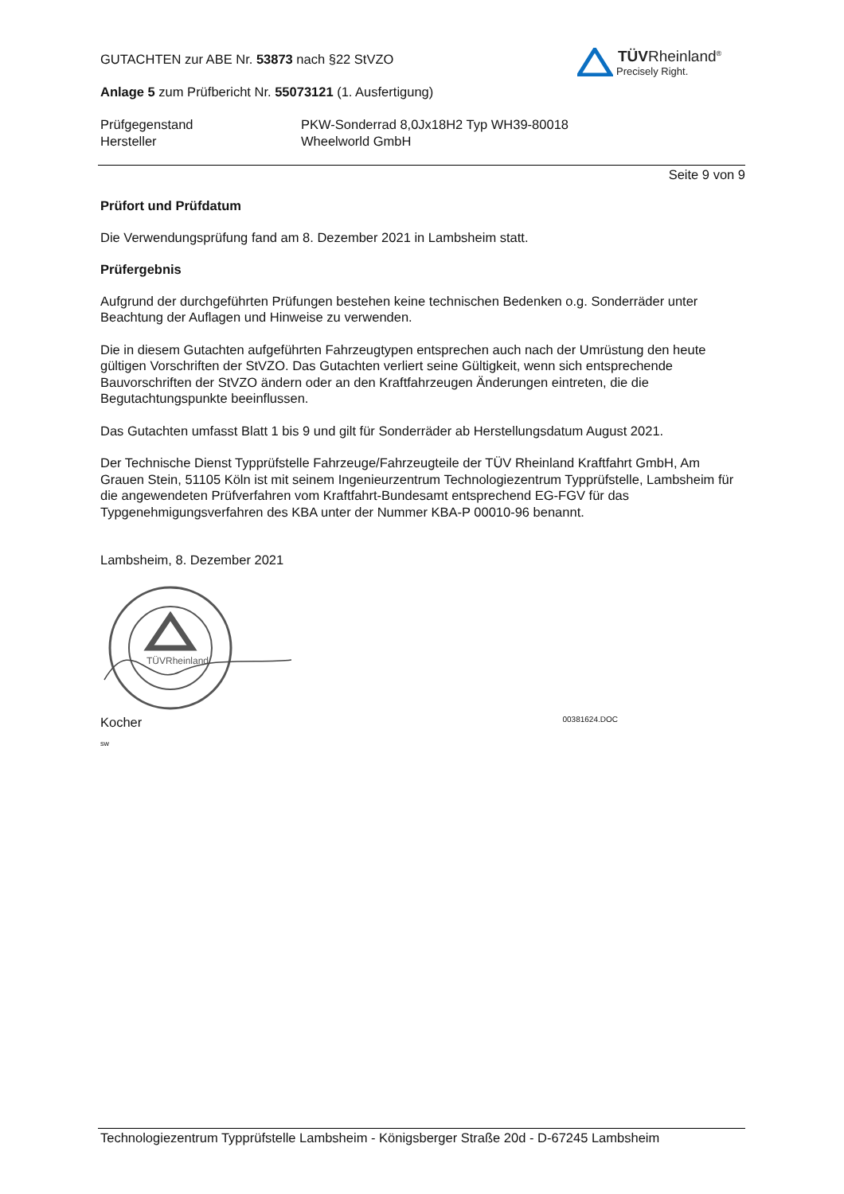TÜVRheinland<sup>®</sup>
Precisely Right.
GUTACHTEN zur ABE Nr. 53873 nach §22 StVZO
Anlage 5 zum Prüfbericht Nr. 55073121 (1. Ausfertigung)
Prüfgegenstand
Hersteller
PKW-Sonderrad 8,0Jx18H2 Typ WH39-80018
Wheelworld GmbH
Seite 9 von 9
Prüfort und Prüfdatum
Die Verwendungsprüfung fand am 8. Dezember 2021 in Lambsheim statt.
Prüfergebnis
Aufgrund der durchgeführten Prüfungen bestehen keine technischen Bedenken o.g. Sonderräder unter Beachtung der Auflagen und Hinweise zu verwenden.
Die in diesem Gutachten aufgeführten Fahrzeugtypen entsprechen auch nach der Umrüstung den heute gültigen Vorschriften der StVZO. Das Gutachten verliert seine Gültigkeit, wenn sich entsprechende Bauvorschriften der StVZO ändern oder an den Kraftfahrzeugen Änderungen eintreten, die die Begutachtungspunkte beeinflussen.
Das Gutachten umfasst Blatt 1 bis 9 und gilt für Sonderräder ab Herstellungsdatum August 2021.
Der Technische Dienst Typprüfstelle Fahrzeuge/Fahrzeugteile der TÜV Rheinland Kraftfahrt GmbH, Am Grauen Stein, 51105 Köln ist mit seinem Ingenieurzentrum Technologiezentrum Typprüfstelle, Lambsheim für die angewendeten Prüfverfahren vom Kraftfahrt-Bundesamt entsprechend EG-FGV für das Typgenehmigungsverfahren des KBA unter der Nummer KBA-P 00010-96 benannt.
Lambsheim, 8. Dezember 2021
TÜVRheinland
Kocher 00381624.DOC
sw
Technologiezentrum Typprüfstelle Lambsheim - Königsberger Straße 20d - D-67245 Lambsheim